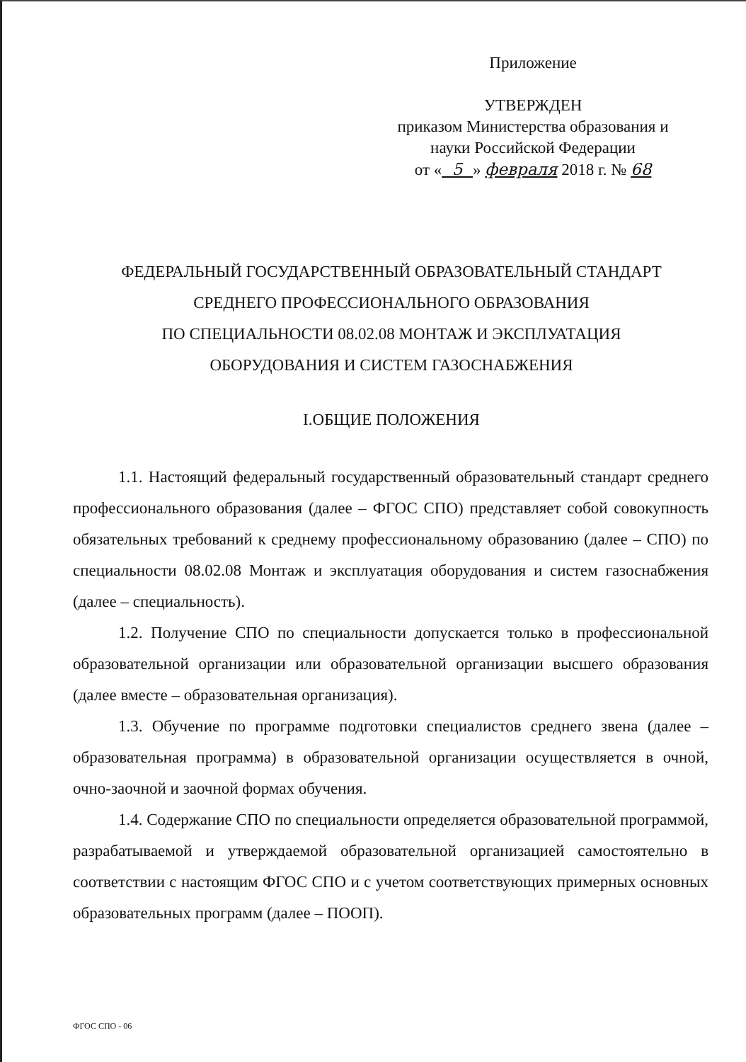Приложение
УТВЕРЖДЕН
приказом Министерства образования и
науки Российской Федерации
от « 5 » февраля 2018 г. № 68
ФЕДЕРАЛЬНЫЙ ГОСУДАРСТВЕННЫЙ ОБРАЗОВАТЕЛЬНЫЙ СТАНДАРТ
СРЕДНЕГО ПРОФЕССИОНАЛЬНОГО ОБРАЗОВАНИЯ
ПО СПЕЦИАЛЬНОСТИ 08.02.08 МОНТАЖ И ЭКСПЛУАТАЦИЯ
ОБОРУДОВАНИЯ И СИСТЕМ ГАЗОСНАБЖЕНИЯ
I.ОБЩИЕ ПОЛОЖЕНИЯ
1.1. Настоящий федеральный государственный образовательный стандарт среднего профессионального образования (далее – ФГОС СПО) представляет собой совокупность обязательных требований к среднему профессиональному образованию (далее – СПО) по специальности 08.02.08 Монтаж и эксплуатация оборудования и систем газоснабжения (далее – специальность).
1.2. Получение СПО по специальности допускается только в профессиональной образовательной организации или образовательной организации высшего образования (далее вместе – образовательная организация).
1.3. Обучение по программе подготовки специалистов среднего звена (далее – образовательная программа) в образовательной организации осуществляется в очной, очно-заочной и заочной формах обучения.
1.4. Содержание СПО по специальности определяется образовательной программой, разрабатываемой и утверждаемой образовательной организацией самостоятельно в соответствии с настоящим ФГОС СПО и с учетом соответствующих примерных основных образовательных программ (далее – ПООП).
ФГОС СПО - 06